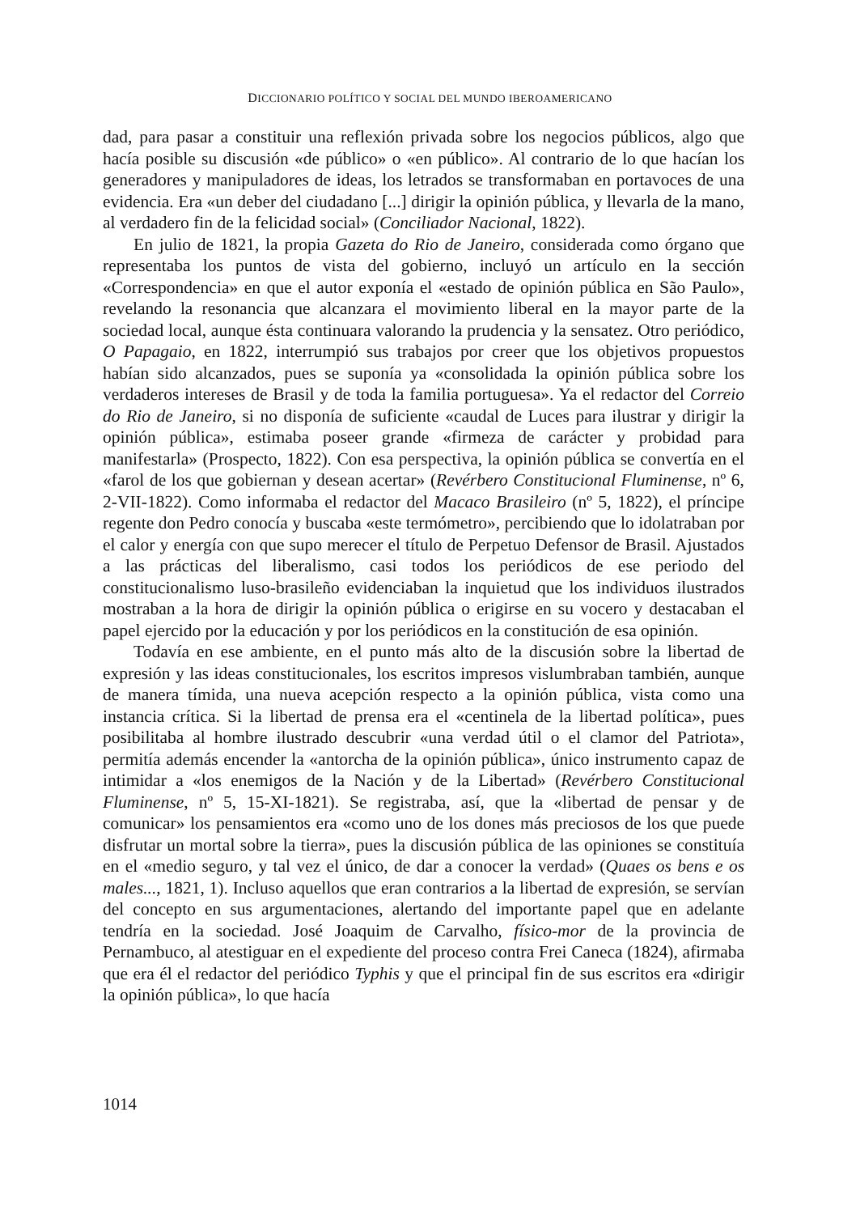DICCIONARIO POLÍTICO Y SOCIAL DEL MUNDO IBEROAMERICANO
dad, para pasar a constituir una reflexión privada sobre los negocios públicos, algo que hacía posible su discusión «de público» o «en público». Al contrario de lo que hacían los generadores y manipuladores de ideas, los letrados se transformaban en portavoces de una evidencia. Era «un deber del ciudadano [...] dirigir la opinión pública, y llevarla de la mano, al verdadero fin de la felicidad social» (Conciliador Nacional, 1822).
En julio de 1821, la propia Gazeta do Rio de Janeiro, considerada como órgano que representaba los puntos de vista del gobierno, incluyó un artículo en la sección «Correspondencia» en que el autor exponía el «estado de opinión pública en São Paulo», revelando la resonancia que alcanzara el movimiento liberal en la mayor parte de la sociedad local, aunque ésta continuara valorando la prudencia y la sensatez. Otro periódico, O Papagaio, en 1822, interrumpió sus trabajos por creer que los objetivos propuestos habían sido alcanzados, pues se suponía ya «consolidada la opinión pública sobre los verdaderos intereses de Brasil y de toda la familia portuguesa». Ya el redactor del Correio do Rio de Janeiro, si no disponía de suficiente «caudal de Luces para ilustrar y dirigir la opinión pública», estimaba poseer grande «firmeza de carácter y probidad para manifestarla» (Prospecto, 1822). Con esa perspectiva, la opinión pública se convertía en el «farol de los que gobiernan y desean acertar» (Revérbero Constitucional Fluminense, nº 6, 2-VII-1822). Como informaba el redactor del Macaco Brasileiro (nº 5, 1822), el príncipe regente don Pedro conocía y buscaba «este termómetro», percibiendo que lo idolatraban por el calor y energía con que supo merecer el título de Perpetuo Defensor de Brasil. Ajustados a las prácticas del liberalismo, casi todos los periódicos de ese periodo del constitucionalismo luso-brasileño evidenciaban la inquietud que los individuos ilustrados mostraban a la hora de dirigir la opinión pública o erigirse en su vocero y destacaban el papel ejercido por la educación y por los periódicos en la constitución de esa opinión.
Todavía en ese ambiente, en el punto más alto de la discusión sobre la libertad de expresión y las ideas constitucionales, los escritos impresos vislumbraban también, aunque de manera tímida, una nueva acepción respecto a la opinión pública, vista como una instancia crítica. Si la libertad de prensa era el «centinela de la libertad política», pues posibilitaba al hombre ilustrado descubrir «una verdad útil o el clamor del Patriota», permitía además encender la «antorcha de la opinión pública», único instrumento capaz de intimidar a «los enemigos de la Nación y de la Libertad» (Revérbero Constitucional Fluminense, nº 5, 15-XI-1821). Se registraba, así, que la «libertad de pensar y de comunicar» los pensamientos era «como uno de los dones más preciosos de los que puede disfrutar un mortal sobre la tierra», pues la discusión pública de las opiniones se constituía en el «medio seguro, y tal vez el único, de dar a conocer la verdad» (Quaes os bens e os males..., 1821, 1). Incluso aquellos que eran contrarios a la libertad de expresión, se servían del concepto en sus argumentaciones, alertando del importante papel que en adelante tendría en la sociedad. José Joaquim de Carvalho, físico-mor de la provincia de Pernambuco, al atestiguar en el expediente del proceso contra Frei Caneca (1824), afirmaba que era él el redactor del periódico Typhis y que el principal fin de sus escritos era «dirigir la opinión pública», lo que hacía
1014